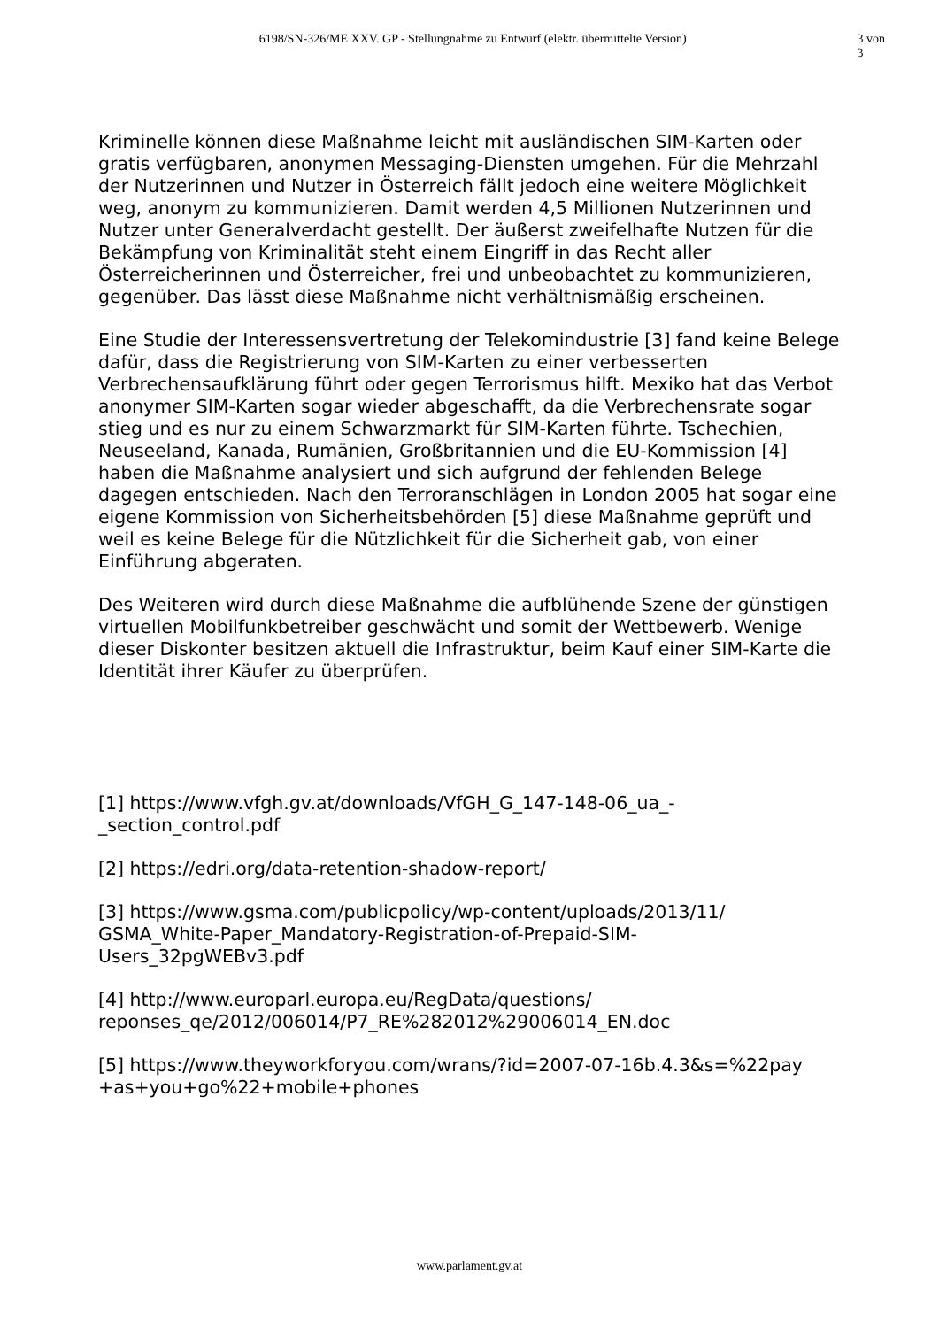6198/SN-326/ME XXV. GP - Stellungnahme zu Entwurf (elektr. übermittelte Version) 3 von 3
Kriminelle können diese Maßnahme leicht mit ausländischen SIM-Karten oder gratis verfügbaren, anonymen Messaging-Diensten umgehen. Für die Mehrzahl der Nutzerinnen und Nutzer in Österreich fällt jedoch eine weitere Möglichkeit weg, anonym zu kommunizieren. Damit werden 4,5 Millionen Nutzerinnen und Nutzer unter Generalverdacht gestellt. Der äußerst zweifelhafte Nutzen für die Bekämpfung von Kriminalität steht einem Eingriff in das Recht aller Österreicherinnen und Österreicher, frei und unbeobachtet zu kommunizieren, gegenüber. Das lässt diese Maßnahme nicht verhältnismäßig erscheinen.
Eine Studie der Interessensvertretung der Telekomindustrie [3] fand keine Belege dafür, dass die Registrierung von SIM-Karten zu einer verbesserten Verbrechensaufklärung führt oder gegen Terrorismus hilft. Mexiko hat das Verbot anonymer SIM-Karten sogar wieder abgeschafft, da die Verbrechensrate sogar stieg und es nur zu einem Schwarzmarkt für SIM-Karten führte. Tschechien, Neuseeland, Kanada, Rumänien, Großbritannien und die EU-Kommission [4] haben die Maßnahme analysiert und sich aufgrund der fehlenden Belege dagegen entschieden. Nach den Terroranschlägen in London 2005 hat sogar eine eigene Kommission von Sicherheitsbehörden [5] diese Maßnahme geprüft und weil es keine Belege für die Nützlichkeit für die Sicherheit gab, von einer Einführung abgeraten.
Des Weiteren wird durch diese Maßnahme die aufblühende Szene der günstigen virtuellen Mobilfunkbetreiber geschwächt und somit der Wettbewerb. Wenige dieser Diskonter besitzen aktuell die Infrastruktur, beim Kauf einer SIM-Karte die Identität ihrer Käufer zu überprüfen.
[1] https://www.vfgh.gv.at/downloads/VfGH_G_147-148-06_ua_-
_section_control.pdf
[2] https://edri.org/data-retention-shadow-report/
[3] https://www.gsma.com/publicpolicy/wp-content/uploads/2013/11/
GSMA_White-Paper_Mandatory-Registration-of-Prepaid-SIM-
Users_32pgWEBv3.pdf
[4] http://www.europarl.europa.eu/RegData/questions/
reponses_qe/2012/006014/P7_RE%282012%29006014_EN.doc
[5] https://www.theyworkforyou.com/wrans/?id=2007-07-16b.4.3&s=%22pay
+as+you+go%22+mobile+phones
www.parlament.gv.at